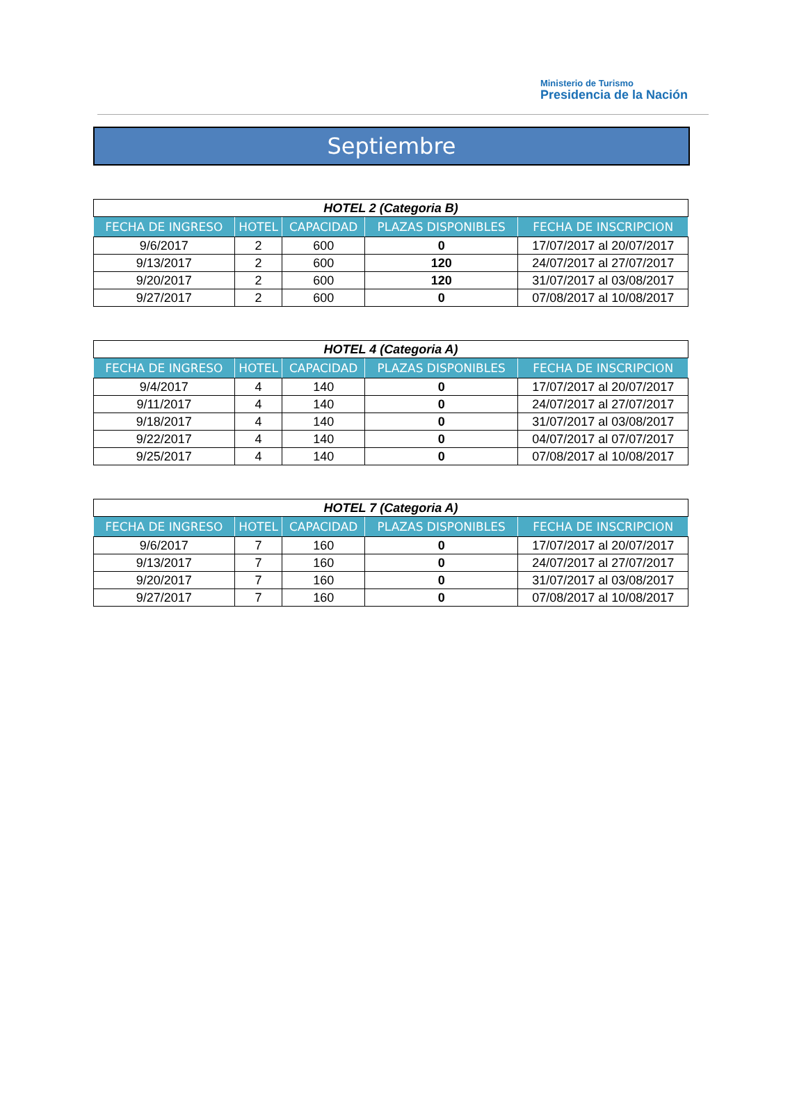Ministerio de Turismo
Presidencia de la Nación
Septiembre
| HOTEL 2 (Categoria B) | | | | |
| FECHA DE INGRESO | HOTEL | CAPACIDAD | PLAZAS DISPONIBLES | FECHA DE INSCRIPCION |
| 9/6/2017 | 2 | 600 | 0 | 17/07/2017 al 20/07/2017 |
| 9/13/2017 | 2 | 600 | 120 | 24/07/2017 al 27/07/2017 |
| 9/20/2017 | 2 | 600 | 120 | 31/07/2017 al 03/08/2017 |
| 9/27/2017 | 2 | 600 | 0 | 07/08/2017 al 10/08/2017 |
| HOTEL 4 (Categoria A) | | | | |
| FECHA DE INGRESO | HOTEL | CAPACIDAD | PLAZAS DISPONIBLES | FECHA DE INSCRIPCION |
| 9/4/2017 | 4 | 140 | 0 | 17/07/2017 al 20/07/2017 |
| 9/11/2017 | 4 | 140 | 0 | 24/07/2017 al 27/07/2017 |
| 9/18/2017 | 4 | 140 | 0 | 31/07/2017 al 03/08/2017 |
| 9/22/2017 | 4 | 140 | 0 | 04/07/2017 al 07/07/2017 |
| 9/25/2017 | 4 | 140 | 0 | 07/08/2017 al 10/08/2017 |
| HOTEL 7 (Categoria A) | | | | |
| FECHA DE INGRESO | HOTEL | CAPACIDAD | PLAZAS DISPONIBLES | FECHA DE INSCRIPCION |
| 9/6/2017 | 7 | 160 | 0 | 17/07/2017 al 20/07/2017 |
| 9/13/2017 | 7 | 160 | 0 | 24/07/2017 al 27/07/2017 |
| 9/20/2017 | 7 | 160 | 0 | 31/07/2017 al 03/08/2017 |
| 9/27/2017 | 7 | 160 | 0 | 07/08/2017 al 10/08/2017 |